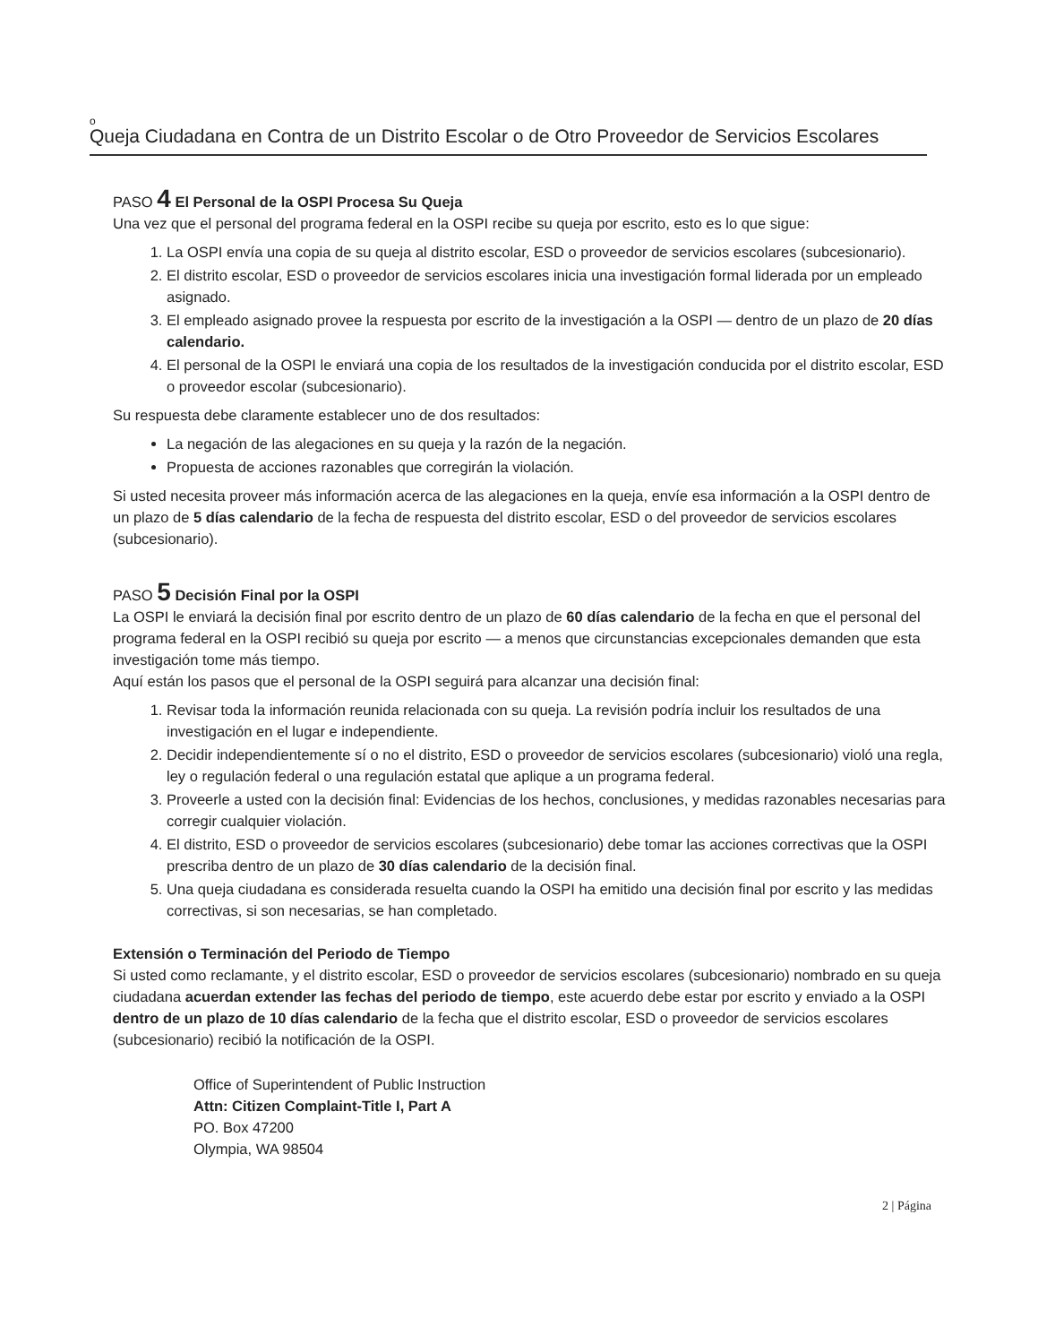o
Queja Ciudadana en Contra de un Distrito Escolar o de Otro Proveedor de Servicios Escolares
PASO 4 El Personal de la OSPI Procesa Su Queja
Una vez que el personal del programa federal en la OSPI recibe su queja por escrito, esto es lo que sigue:
1. La OSPI envía una copia de su queja al distrito escolar, ESD o proveedor de servicios escolares (subcesionario).
2. El distrito escolar, ESD o proveedor de servicios escolares inicia una investigación formal liderada por un empleado asignado.
3. El empleado asignado provee la respuesta por escrito de la investigación a la OSPI — dentro de un plazo de 20 días calendario.
4. El personal de la OSPI le enviará una copia de los resultados de la investigación conducida por el distrito escolar, ESD o proveedor escolar (subcesionario).
Su respuesta debe claramente establecer uno de dos resultados:
La negación de las alegaciones en su queja y la razón de la negación.
Propuesta de acciones razonables que corregirán la violación.
Si usted necesita proveer más información acerca de las alegaciones en la queja, envíe esa información a la OSPI dentro de un plazo de 5 días calendario de la fecha de respuesta del distrito escolar, ESD o del proveedor de servicios escolares (subcesionario).
PASO 5 Decisión Final por la OSPI
La OSPI le enviará la decisión final por escrito dentro de un plazo de 60 días calendario de la fecha en que el personal del programa federal en la OSPI recibió su queja por escrito — a menos que circunstancias excepcionales demanden que esta investigación tome más tiempo.
Aquí están los pasos que el personal de la OSPI seguirá para alcanzar una decisión final:
1. Revisar toda la información reunida relacionada con su queja. La revisión podría incluir los resultados de una investigación en el lugar e independiente.
2. Decidir independientemente sí o no el distrito, ESD o proveedor de servicios escolares (subcesionario) violó una regla, ley o regulación federal o una regulación estatal que aplique a un programa federal.
3. Proveerle a usted con la decisión final: Evidencias de los hechos, conclusiones, y medidas razonables necesarias para corregir cualquier violación.
4. El distrito, ESD o proveedor de servicios escolares (subcesionario) debe tomar las acciones correctivas que la OSPI prescriba dentro de un plazo de 30 días calendario de la decisión final.
5. Una queja ciudadana es considerada resuelta cuando la OSPI ha emitido una decisión final por escrito y las medidas correctivas, si son necesarias, se han completado.
Extensión o Terminación del Periodo de Tiempo
Si usted como reclamante, y el distrito escolar, ESD o proveedor de servicios escolares (subcesionario) nombrado en su queja ciudadana acuerdan extender las fechas del periodo de tiempo, este acuerdo debe estar por escrito y enviado a la OSPI dentro de un plazo de 10 días calendario de la fecha que el distrito escolar, ESD o proveedor de servicios escolares (subcesionario) recibió la notificación de la OSPI.
Office of Superintendent of Public Instruction
Attn: Citizen Complaint-Title I, Part A
PO. Box 47200
Olympia, WA 98504
2 | Página